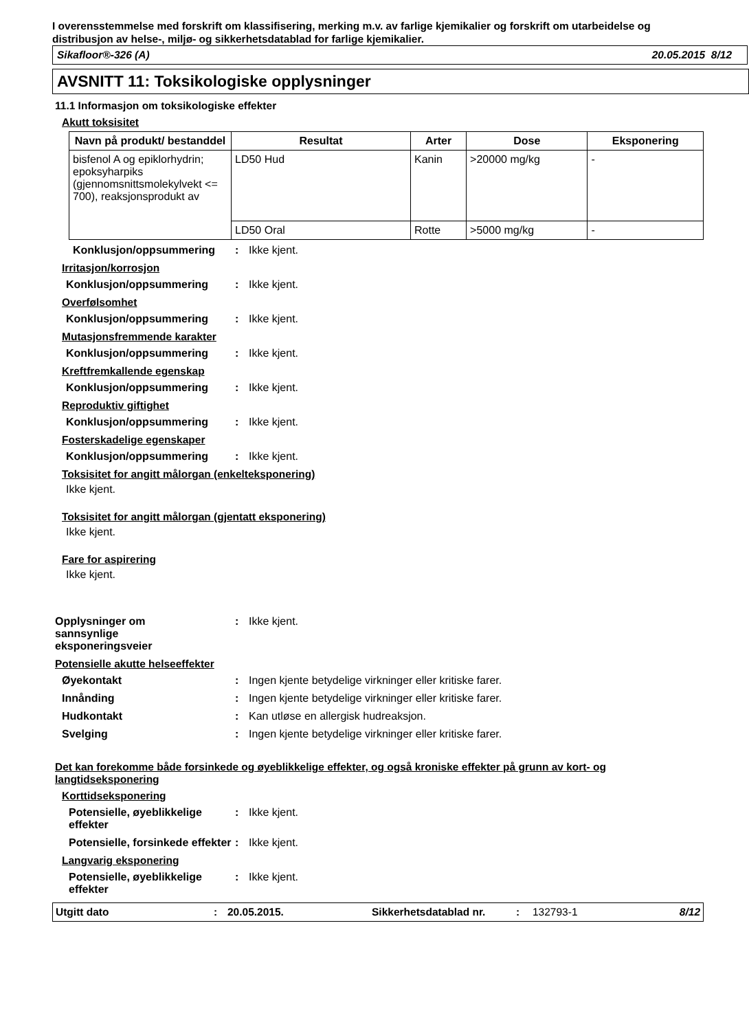I overensstemmelse med forskrift om klassifisering, merking m.v. av farlige kjemikalier og forskrift om utarbeidelse og distribusjon av helse-, miljø- og sikkerhetsdatablad for farlige kjemikalier.
Sikafloor®-326 (A) 20.05.2015 8/12
AVSNITT 11: Toksikologiske opplysninger
11.1 Informasjon om toksikologiske effekter
Akutt toksisitet
| Navn på produkt/ bestanddel | Resultat | Arter | Dose | Eksponering |
| --- | --- | --- | --- | --- |
| bisfenol A og epiklorhydrin; epoksyharpiks (gjennomsnittsmolekylvekt <= 700), reaksjonsprodukt av | LD50 Hud | Kanin | >20000 mg/kg | - |
| | LD50 Oral | Rotte | >5000 mg/kg | - |
Konklusjon/oppsummering: Ikke kjent.
Irritasjon/korrosjon
Konklusjon/oppsummering: Ikke kjent.
Overfølsomhet
Konklusjon/oppsummering: Ikke kjent.
Mutasjonsfremmende karakter
Konklusjon/oppsummering: Ikke kjent.
Kreftfremkallende egenskap
Konklusjon/oppsummering: Ikke kjent.
Reproduktiv giftighet
Konklusjon/oppsummering: Ikke kjent.
Fosterskadelige egenskaper
Konklusjon/oppsummering: Ikke kjent.
Toksisitet for angitt målorgan (enkelteksponering)
Ikke kjent.
Toksisitet for angitt målorgan (gjentatt eksponering)
Ikke kjent.
Fare for aspirering
Ikke kjent.
Opplysninger om
sannsynlige
eksponeringsveier: Ikke kjent.
Potensielle akutte helseeffekter
Øyekontakt: Ingen kjente betydelige virkninger eller kritiske farer.
Innånding: Ingen kjente betydelige virkninger eller kritiske farer.
Hudkontakt: Kan utløse en allergisk hudreaksjon.
Svelging: Ingen kjente betydelige virkninger eller kritiske farer.
Det kan forekomme både forsinkede og øyeblikkelige effekter, og også kroniske effekter på grunn av kort- og langtidseksponering
Korttidseksponering
Potensielle, øyeblikkelige effekter: Ikke kjent.
Potensielle, forsinkede effekter: Ikke kjent.
Langvarig eksponering
Potensielle, øyeblikkelige effekter: Ikke kjent.
Utgitt dato: 20.05.2015. Sikkerhetsdatablad nr.: 132793-1 8/12